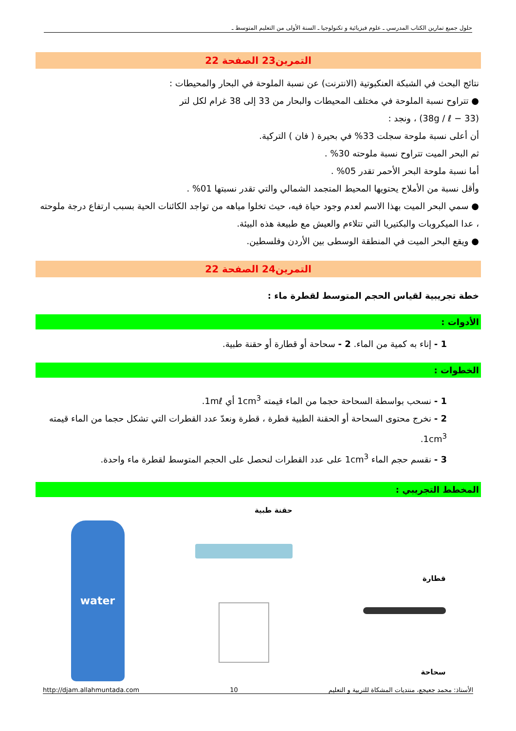حلول جميع تمارين الكتاب المدرسي ـ علوم فيزيائية و تكنولوجيا ـ السنة الأولى من التعليم المتوسط ـ
التمرين23 الصفحة 22
نتائج البحث في الشبكة العنكبوتية (الانترنت) عن نسبة الملوحة في البحار والمحيطات :
● تتراوح نسبة الملوحة في مختلف المحيطات والبحار من 33 إلى 38 غرام لكل لتر
(33 − 38g / ℓ) ، ونجد :
أن أعلى نسبة ملوحة سجلت 33% في بحيرة ( فان ) التركية.
ثم البحر الميت تتراوح نسبة ملوحته 30% .
أما نسبة ملوحة البحر الأحمر تقدر 05% .
وأقل نسبة من الأملاح يحتويها المحيط المتجمد الشمالي والتي تقدر نسبتها 01% .
● سمي البحر الميت بهذا الاسم لعدم وجود حياة فيه، حيث تخلوا مياهه من تواجد الكائنات الحية بسبب ارتفاع درجة ملوحته ، عدا الميكروبات والبكتيريا التي تتلاءم والعيش مع طبيعة هذه البيئة.
● ويقع البحر الميت في المنطقة الوسطى بين الأردن وفلسطين.
التمرين24 الصفحة 22
خطة تجريبية لقياس الحجم المتوسط لقطرة ماء :
الأدوات :
1 - إناء به كمية من الماء. 2 - سحاحة أو قطارة أو حقنة طبية.
الخطوات :
1 - نسحب بواسطة السحاحة حجما من الماء قيمته 1cm<sup>3</sup> أي 1mℓ.
2 - نخرج محتوى السحاحة أو الحقنة الطبية قطرة ، قطرة ونعدّ عدد القطرات التي تشكل حجما من الماء قيمته 1cm<sup>3</sup>.
3 - نقسم حجم الماء 1cm<sup>3</sup> على عدد القطرات لنحصل على الحجم المتوسط لقطرة ماء واحدة.
المخطط التجريبي :
قطارة
سحاحة
حقنة طبية
water
http://djam.allahmuntada.com 10 الأستاذ: محمد جعيجع، منتديات المشكاة للتربية و التعليم